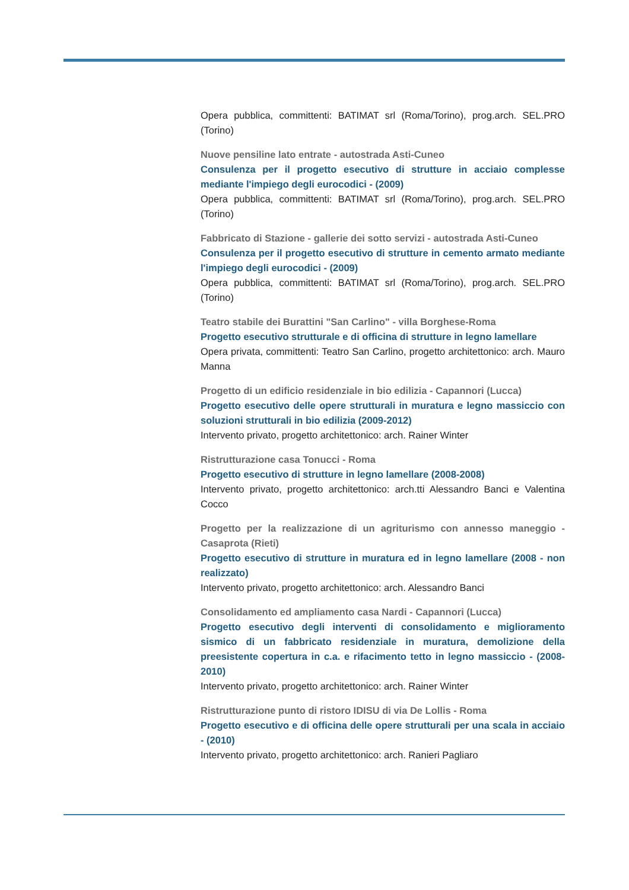Opera pubblica, committenti: BATIMAT srl (Roma/Torino), prog.arch. SEL.PRO (Torino)
Nuove pensiline lato entrate - autostrada Asti-Cuneo
Consulenza per il progetto esecutivo di strutture in acciaio complesse mediante l'impiego degli eurocodici - (2009)
Opera pubblica, committenti: BATIMAT srl (Roma/Torino), prog.arch. SEL.PRO (Torino)
Fabbricato di Stazione - gallerie dei sotto servizi - autostrada Asti-Cuneo
Consulenza per il progetto esecutivo di strutture in cemento armato mediante l'impiego degli eurocodici - (2009)
Opera pubblica, committenti: BATIMAT srl (Roma/Torino), prog.arch. SEL.PRO (Torino)
Teatro stabile dei Burattini "San Carlino" - villa Borghese-Roma
Progetto esecutivo strutturale e di officina di strutture in legno lamellare
Opera privata, committenti: Teatro San Carlino, progetto architettonico: arch. Mauro Manna
Progetto di un edificio residenziale in bio edilizia - Capannori (Lucca)
Progetto esecutivo delle opere strutturali in muratura e legno massiccio con soluzioni strutturali in bio edilizia (2009-2012)
Intervento privato, progetto architettonico: arch. Rainer Winter
Ristrutturazione casa Tonucci - Roma
Progetto esecutivo di strutture in legno lamellare (2008-2008)
Intervento privato, progetto architettonico: arch.tti Alessandro Banci e Valentina Cocco
Progetto per la realizzazione di un agriturismo con annesso maneggio - Casaprota (Rieti)
Progetto esecutivo di strutture in muratura ed in legno lamellare (2008 - non realizzato)
Intervento privato, progetto architettonico: arch. Alessandro Banci
Consolidamento ed ampliamento casa Nardi - Capannori (Lucca)
Progetto esecutivo degli interventi di consolidamento e miglioramento sismico di un fabbricato residenziale in muratura, demolizione della preesistente copertura in c.a. e rifacimento tetto in legno massiccio - (2008-2010)
Intervento privato, progetto architettonico: arch. Rainer Winter
Ristrutturazione punto di ristoro IDISU di via De Lollis - Roma
Progetto esecutivo e di officina delle opere strutturali per una scala in acciaio - (2010)
Intervento privato, progetto architettonico: arch. Ranieri Pagliaro